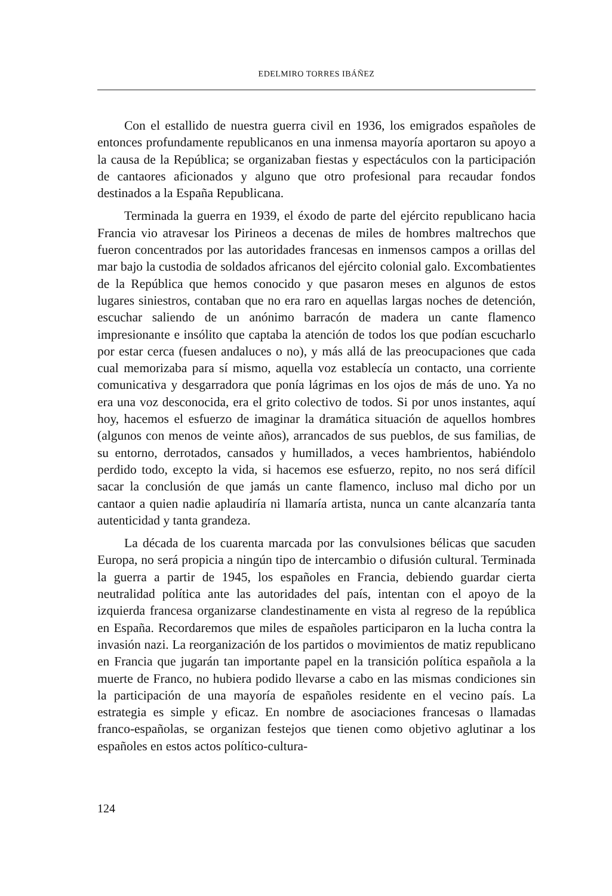EDELMIRO TORRES IBÁÑEZ
Con el estallido de nuestra guerra civil en 1936, los emigrados españoles de entonces profundamente republicanos en una inmensa mayoría aportaron su apoyo a la causa de la República; se organizaban fiestas y espectáculos con la participación de cantaores aficionados y alguno que otro profesional para recaudar fondos destinados a la España Republicana.
Terminada la guerra en 1939, el éxodo de parte del ejército republicano hacia Francia vio atravesar los Pirineos a decenas de miles de hombres maltrechos que fueron concentrados por las autoridades francesas en inmensos campos a orillas del mar bajo la custodia de soldados africanos del ejército colonial galo. Excombatientes de la República que hemos conocido y que pasaron meses en algunos de estos lugares siniestros, contaban que no era raro en aquellas largas noches de detención, escuchar saliendo de un anónimo barracón de madera un cante flamenco impresionante e insólito que captaba la atención de todos los que podían escucharlo por estar cerca (fuesen andaluces o no), y más allá de las preocupaciones que cada cual memorizaba para sí mismo, aquella voz establecía un contacto, una corriente comunicativa y desgarradora que ponía lágrimas en los ojos de más de uno. Ya no era una voz desconocida, era el grito colectivo de todos. Si por unos instantes, aquí hoy, hacemos el esfuerzo de imaginar la dramática situación de aquellos hombres (algunos con menos de veinte años), arrancados de sus pueblos, de sus familias, de su entorno, derrotados, cansados y humillados, a veces hambrientos, habiéndolo perdido todo, excepto la vida, si hacemos ese esfuerzo, repito, no nos será difícil sacar la conclusión de que jamás un cante flamenco, incluso mal dicho por un cantaor a quien nadie aplaudiría ni llamaría artista, nunca un cante alcanzaría tanta autenticidad y tanta grandeza.
La década de los cuarenta marcada por las convulsiones bélicas que sacuden Europa, no será propicia a ningún tipo de intercambio o difusión cultural. Terminada la guerra a partir de 1945, los españoles en Francia, debiendo guardar cierta neutralidad política ante las autoridades del país, intentan con el apoyo de la izquierda francesa organizarse clandestinamente en vista al regreso de la república en España. Recordaremos que miles de españoles participaron en la lucha contra la invasión nazi. La reorganización de los partidos o movimientos de matiz republicano en Francia que jugarán tan importante papel en la transición política española a la muerte de Franco, no hubiera podido llevarse a cabo en las mismas condiciones sin la participación de una mayoría de españoles residente en el vecino país. La estrategia es simple y eficaz. En nombre de asociaciones francesas o llamadas franco-españolas, se organizan festejos que tienen como objetivo aglutinar a los españoles en estos actos político-cultura-
124